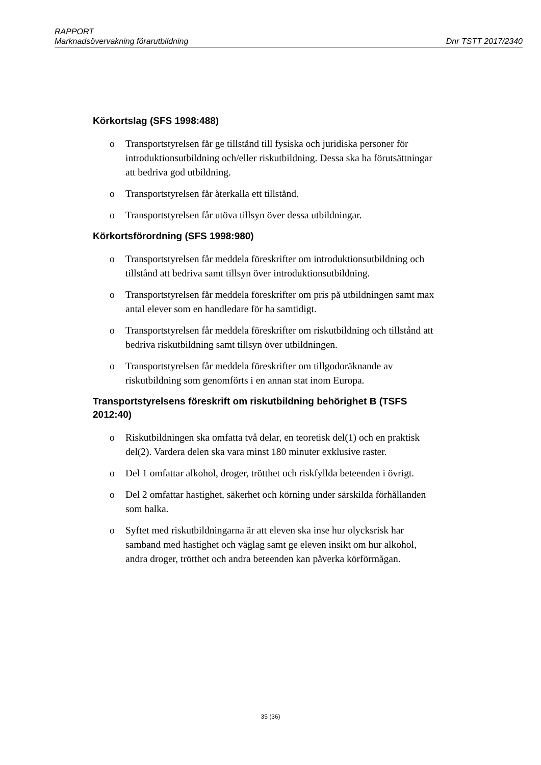RAPPORT
Marknadsövervakning förarutbildning Dnr TSTT 2017/2340
Körkortslag (SFS 1998:488)
o Transportstyrelsen får ge tillstånd till fysiska och juridiska personer för introduktionsutbildning och/eller riskutbildning. Dessa ska ha förutsättningar att bedriva god utbildning.
o Transportstyrelsen får återkalla ett tillstånd.
o Transportstyrelsen får utöva tillsyn över dessa utbildningar.
Körkortsförordning (SFS 1998:980)
o Transportstyrelsen får meddela föreskrifter om introduktionsutbildning och tillstånd att bedriva samt tillsyn över introduktionsutbildning.
o Transportstyrelsen får meddela föreskrifter om pris på utbildningen samt max antal elever som en handledare för ha samtidigt.
o Transportstyrelsen får meddela föreskrifter om riskutbildning och tillstånd att bedriva riskutbildning samt tillsyn över utbildningen.
o Transportstyrelsen får meddela föreskrifter om tillgodoräknande av riskutbildning som genomförts i en annan stat inom Europa.
Transportstyrelsens föreskrift om riskutbildning behörighet B (TSFS 2012:40)
o Riskutbildningen ska omfatta två delar, en teoretisk del(1) och en praktisk del(2). Vardera delen ska vara minst 180 minuter exklusive raster.
o Del 1 omfattar alkohol, droger, trötthet och riskfyllda beteenden i övrigt.
o Del 2 omfattar hastighet, säkerhet och körning under särskilda förhållanden som halka.
o Syftet med riskutbildningarna är att eleven ska inse hur olycksrisk har samband med hastighet och väglag samt ge eleven insikt om hur alkohol, andra droger, trötthet och andra beteenden kan påverka körförmågan.
35 (36)